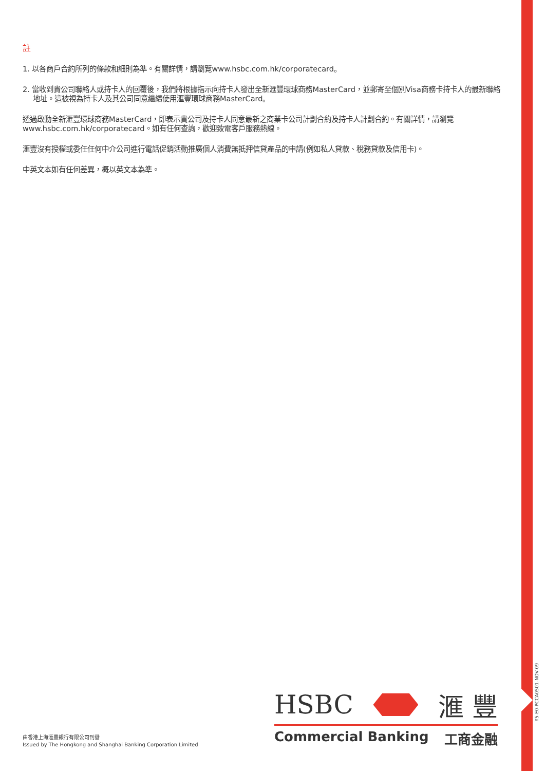註
1. 以各商戶合約所列的條款和細則為準。有關詳情，請瀏覽www.hsbc.com.hk/corporatecard。
2. 當收到貴公司聯絡人或持卡人的回覆後，我們將根據指示向持卡人發出全新滙豐環球商務MasterCard，並郵寄至個別Visa商務卡持卡人的最新聯絡地址。這被視為持卡人及其公司同意繼續使用滙豐環球商務MasterCard。
透過啟動全新滙豐環球商務MasterCard，即表示貴公司及持卡人同意最新之商業卡公司計劃合約及持卡人計劃合約。有關詳情，請瀏覽www.hsbc.com.hk/corporatecard。如有任何查詢，歡迎致電客戶服務熱線。
滙豐沒有授權或委任任何中介公司進行電話促銷活動推廣個人消費無抵押信貸產品的申請(例如私人貸款、稅務貸款及信用卡)。
中英文本如有任何差異，概以英文本為準。
Y5-E0-PCCA0501-NOV-09
HSBC 滙 豐
Commercial Banking 工商金融
由香港上海滙豐銀行有限公司刊發
Issued by The Hongkong and Shanghai Banking Corporation Limited